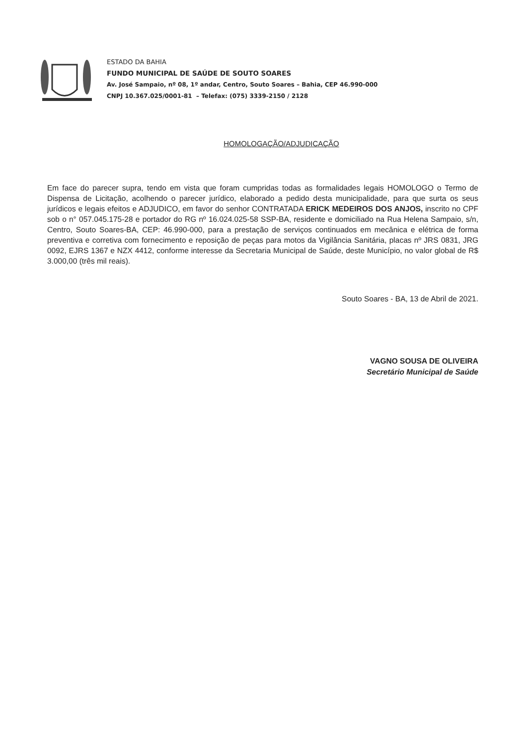ESTADO DA BAHIA
FUNDO MUNICIPAL DE SAÚDE DE SOUTO SOARES
Av. José Sampaio, nº 08, 1º andar, Centro, Souto Soares – Bahia, CEP 46.990-000
CNPJ 10.367.025/0001-81 – Telefax: (075) 3339-2150 / 2128
HOMOLOGAÇÃO/ADJUDICAÇÃO
Em face do parecer supra, tendo em vista que foram cumpridas todas as formalidades legais HOMOLOGO o Termo de Dispensa de Licitação, acolhendo o parecer jurídico, elaborado a pedido desta municipalidade, para que surta os seus jurídicos e legais efeitos e ADJUDICO, em favor do senhor CONTRATADA ERICK MEDEIROS DOS ANJOS, inscrito no CPF sob o n° 057.045.175-28 e portador do RG nº 16.024.025-58 SSP-BA, residente e domiciliado na Rua Helena Sampaio, s/n, Centro, Souto Soares-BA, CEP: 46.990-000, para a prestação de serviços continuados em mecânica e elétrica de forma preventiva e corretiva com fornecimento e reposição de peças para motos da Vigilância Sanitária, placas nº JRS 0831, JRG 0092, EJRS 1367 e NZX 4412, conforme interesse da Secretaria Municipal de Saúde, deste Município, no valor global de R$ 3.000,00 (três mil reais).
Souto Soares - BA, 13 de Abril de 2021.
VAGNO SOUSA DE OLIVEIRA
Secretário Municipal de Saúde